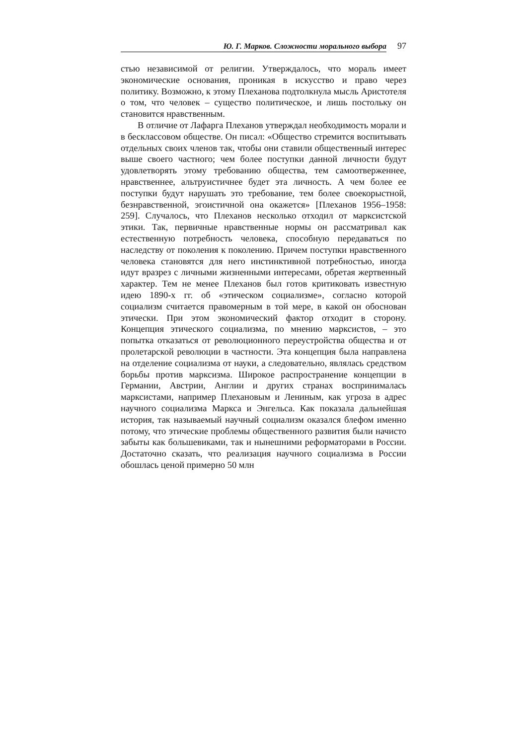Ю. Г. Марков. Сложности морального выбора
97
стью независимой от религии. Утверждалось, что мораль имеет экономические основания, проникая в искусство и право через политику. Возможно, к этому Плеханова подтолкнула мысль Аристотеля о том, что человек – существо политическое, и лишь постольку он становится нравственным.
В отличие от Лафарга Плеханов утверждал необходимость морали и в бесклассовом обществе. Он писал: «Общество стремится воспитывать отдельных своих членов так, чтобы они ставили общественный интерес выше своего частного; чем более поступки данной личности будут удовлетворять этому требованию общества, тем самоотверженнее, нравственнее, альтруистичнее будет эта личность. А чем более ее поступки будут нарушать это требование, тем более своекорыстной, безнравственной, эгоистичной она окажется» [Плеханов 1956–1958: 259]. Случалось, что Плеханов несколько отходил от марксистской этики. Так, первичные нравственные нормы он рассматривал как естественную потребность человека, способную передаваться по наследству от поколения к поколению. Причем поступки нравственного человека становятся для него инстинктивной потребностью, иногда идут вразрез с личными жизненными интересами, обретая жертвенный характер. Тем не менее Плеханов был готов критиковать известную идею 1890-х гг. об «этическом социализме», согласно которой социализм считается правомерным в той мере, в какой он обоснован этически. При этом экономический фактор отходит в сторону. Концепция этического социализма, по мнению марксистов, – это попытка отказаться от революционного переустройства общества и от пролетарской революции в частности. Эта концепция была направлена на отделение социализма от науки, а следовательно, являлась средством борьбы против марксизма. Широкое распространение концепции в Германии, Австрии, Англии и других странах воспринималась марксистами, например Плехановым и Лениным, как угроза в адрес научного социализма Маркса и Энгельса. Как показала дальнейшая история, так называемый научный социализм оказался блефом именно потому, что этические проблемы общественного развития были начисто забыты как большевиками, так и нынешними реформаторами в России. Достаточно сказать, что реализация научного социализма в России обошлась ценой примерно 50 млн